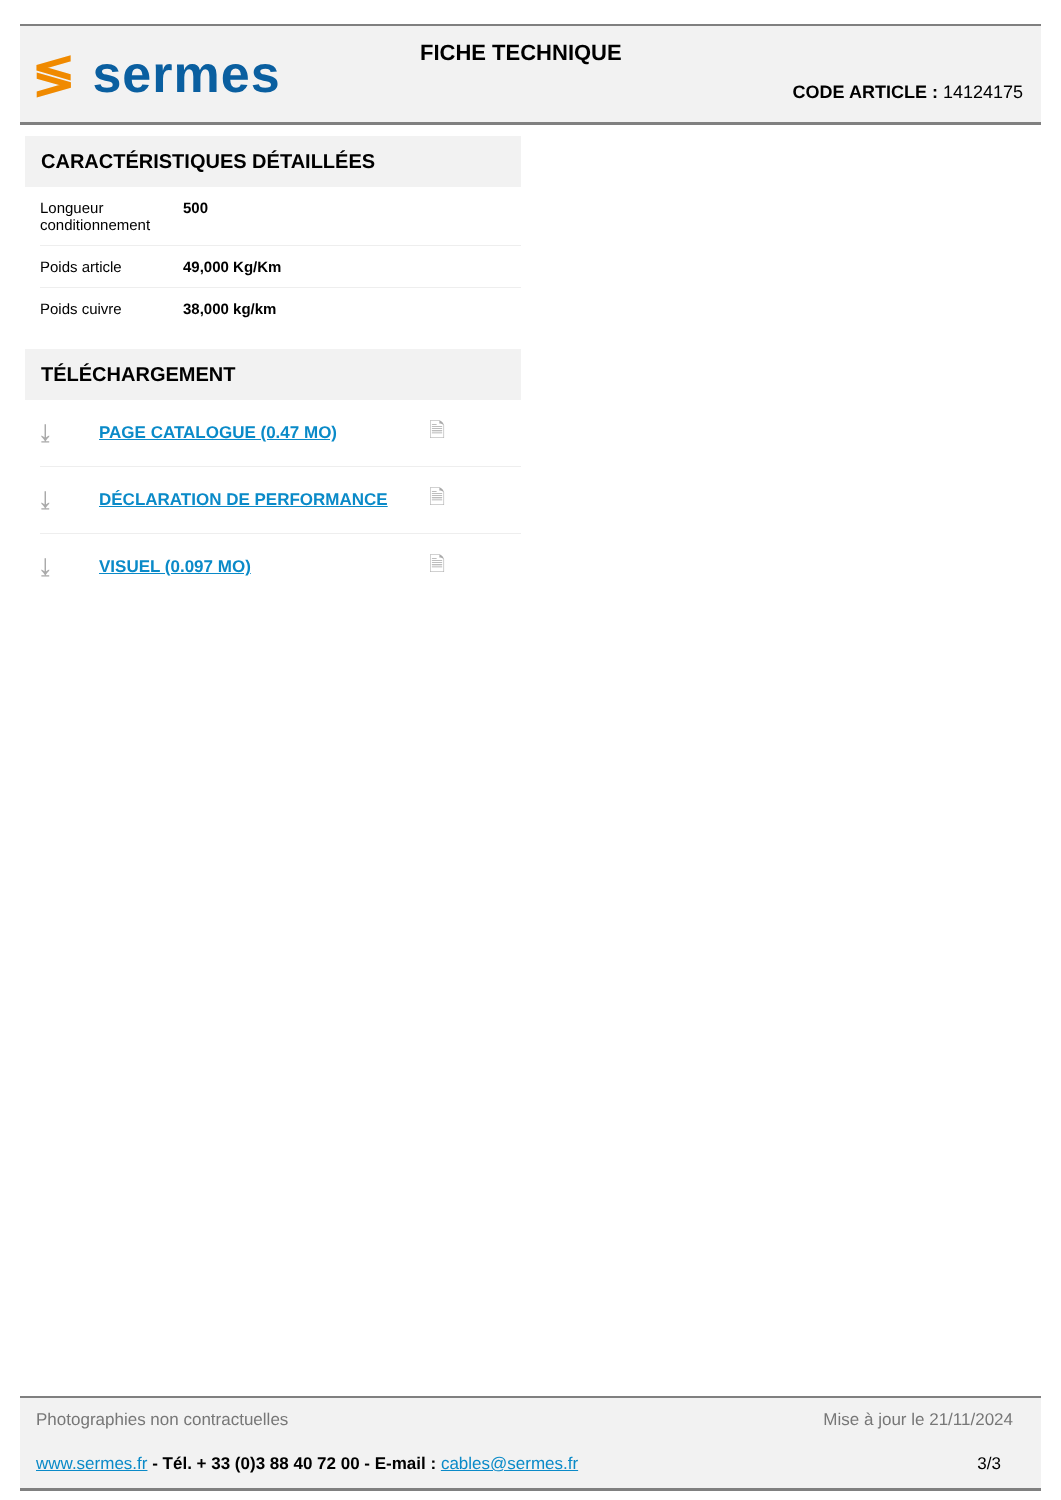≶ sermes FICHE TECHNIQUE
CODE ARTICLE : 14124175
CARACTÉRISTIQUES DÉTAILLÉES
| Longueur conditionnement | 500 |
| Poids article | 49,000 Kg/Km |
| Poids cuivre | 38,000 kg/km |
TÉLÉCHARGEMENT
| ⤓ | PAGE CATALOGUE (0.47 MO) | 🗎 |
| ⤓ | DÉCLARATION DE PERFORMANCE | 🗎 |
| ⤓ | VISUEL (0.097 MO) | 🗎 |
Photographies non contractuelles Mise à jour le 21/11/2024
www.sermes.fr - Tél. + 33 (0)3 88 40 72 00 - E-mail : cables@sermes.fr 3/3